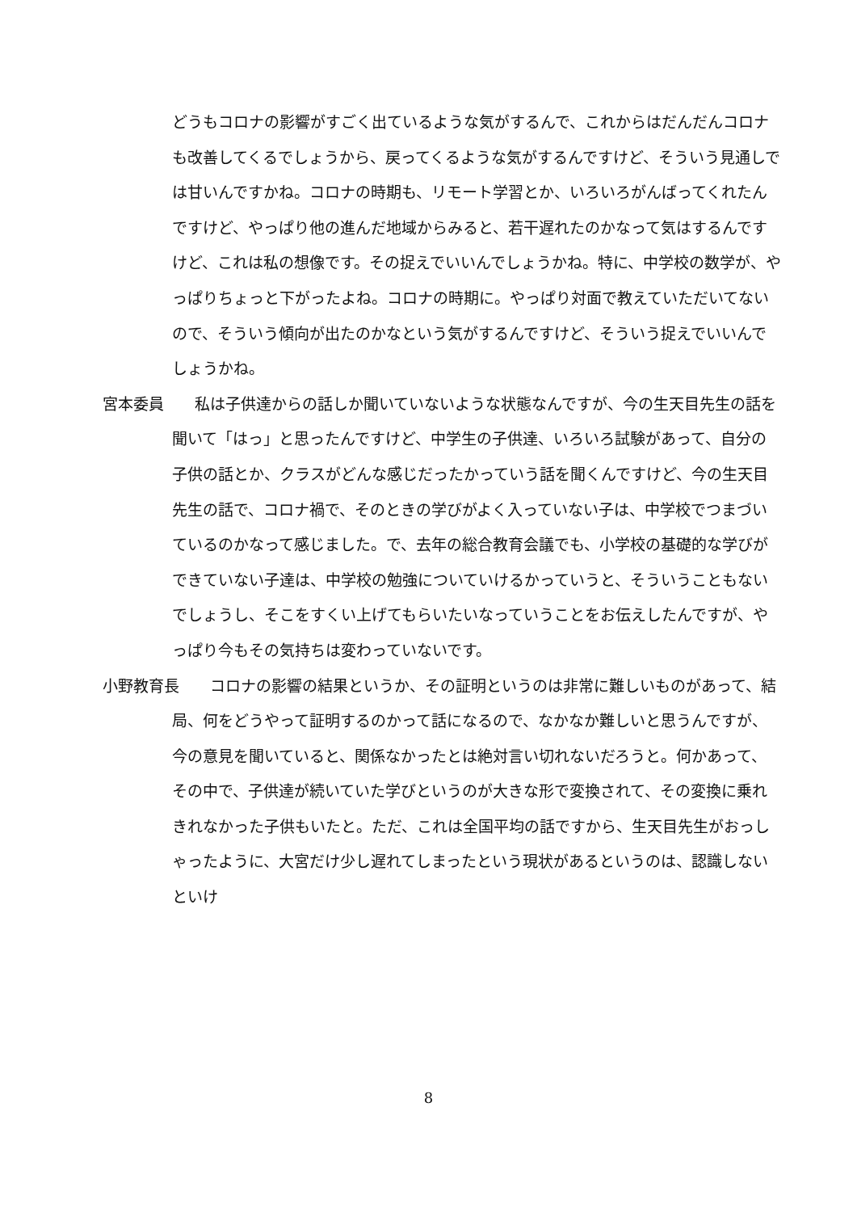どうもコロナの影響がすごく出ているような気がするんで、これからはだんだんコロナも改善してくるでしょうから、戻ってくるような気がするんですけど、そういう見通しでは甘いんですかね。コロナの時期も、リモート学習とか、いろいろがんばってくれたんですけど、やっぱり他の進んだ地域からみると、若干遅れたのかなって気はするんですけど、これは私の想像です。その捉えでいいんでしょうかね。特に、中学校の数学が、やっぱりちょっと下がったよね。コロナの時期に。やっぱり対面で教えていただいてないので、そういう傾向が出たのかなという気がするんですけど、そういう捉えでいいんでしょうかね。
宮本委員　　私は子供達からの話しか聞いていないような状態なんですが、今の生天目先生の話を聞いて「はっ」と思ったんですけど、中学生の子供達、いろいろ試験があって、自分の子供の話とか、クラスがどんな感じだったかっていう話を聞くんですけど、今の生天目先生の話で、コロナ禍で、そのときの学びがよく入っていない子は、中学校でつまづいているのかなって感じました。で、去年の総合教育会議でも、小学校の基礎的な学びができていない子達は、中学校の勉強についていけるかっていうと、そういうこともないでしょうし、そこをすくい上げてもらいたいなっていうことをお伝えしたんですが、やっぱり今もその気持ちは変わっていないです。
小野教育長　　コロナの影響の結果というか、その証明というのは非常に難しいものがあって、結局、何をどうやって証明するのかって話になるので、なかなか難しいと思うんですが、今の意見を聞いていると、関係なかったとは絶対言い切れないだろうと。何かあって、その中で、子供達が続いていた学びというのが大きな形で変換されて、その変換に乗れきれなかった子供もいたと。ただ、これは全国平均の話ですから、生天目先生がおっしゃったように、大宮だけ少し遅れてしまったという現状があるというのは、認識しないといけ
8